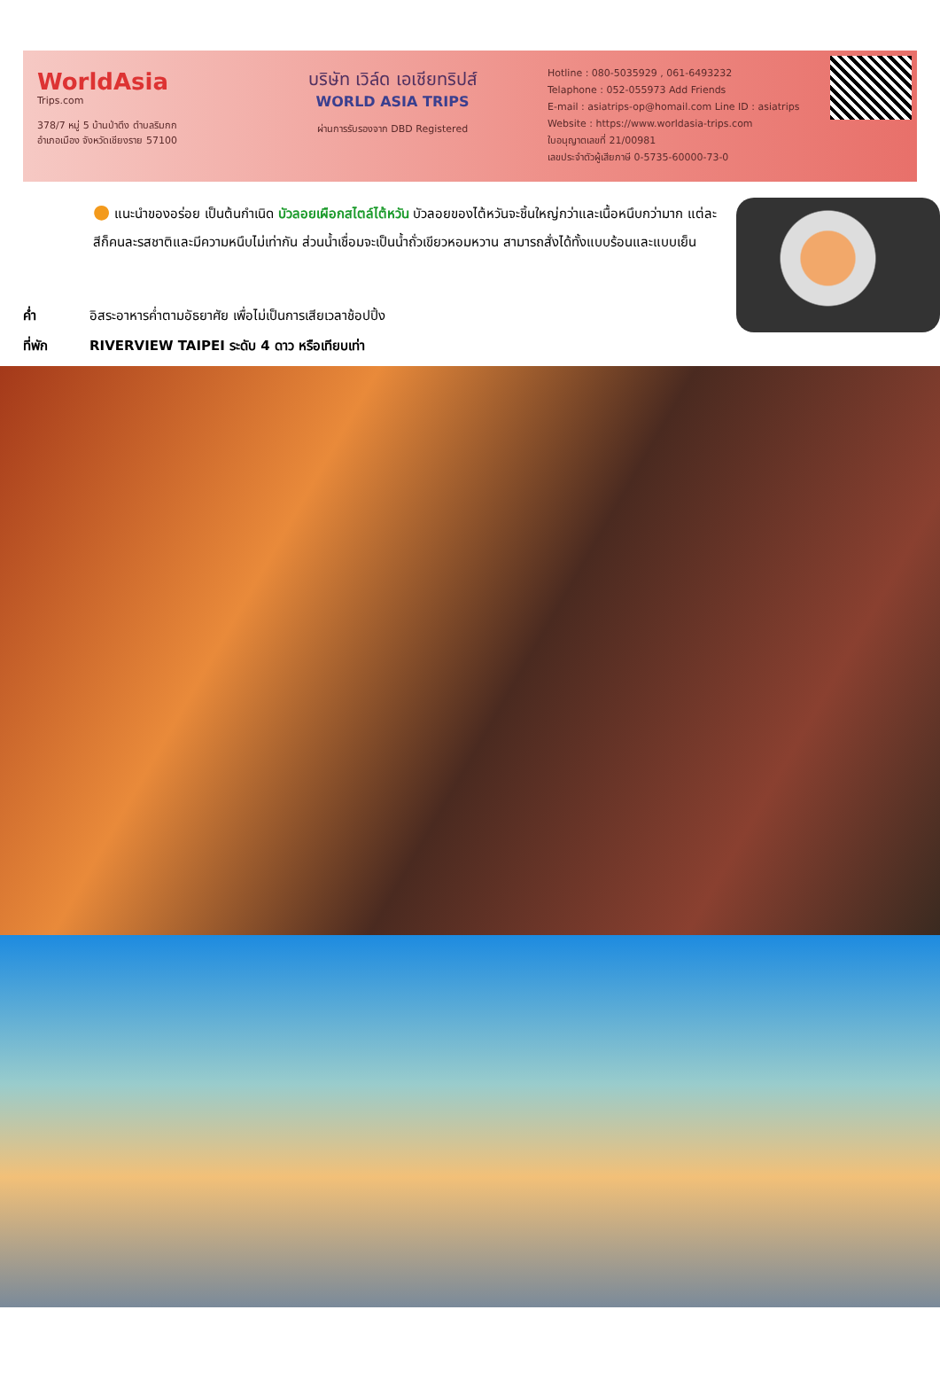WorldAsia
Trips.com
378/7 หมู่ 5 บ้านป่าตึง ตำบลริมกก
อำเภอเมือง จังหวัดเชียงราย 57100
บริษัท เวิล์ด เอเชียทริปส์
WORLD ASIA TRIPS
ผ่านการรับรองจาก DBD Registered
Hotline : 080-5035929 , 061-6493232
Telaphone : 052-055973 Add Friends
E-mail : asiatrips-op@homail.com Line ID : asiatrips
Website : https://www.worldasia-trips.com
ใบอนุญาตเลขที่ 21/00981
เลขประจำตัวผู้เสียภาษี 0-5735-60000-73-0
● แนะนำของอร่อย เป็นต้นกำเนิด บัวลอยเผือกสไตล์ไต้หวัน บัวลอยของไต้หวันจะชิ้นใหญ่กว่าและเนื้อหนึบกว่ามาก แต่ละสีก็คนละรสชาติและมีความหนึบไม่เท่ากัน ส่วนน้ำเชื่อมจะเป็นน้ำถั่วเขียวหอมหวาน สามารถสั่งได้ทั้งแบบร้อนและแบบเย็น
ค่ำ อิสระอาหารค่ำตามอัธยาศัย เพื่อไม่เป็นการเสียเวลาช้อปปิ้ง
ที่พัก RIVERVIEW TAIPEI ระดับ 4 ดาว หรือเทียบเท่า